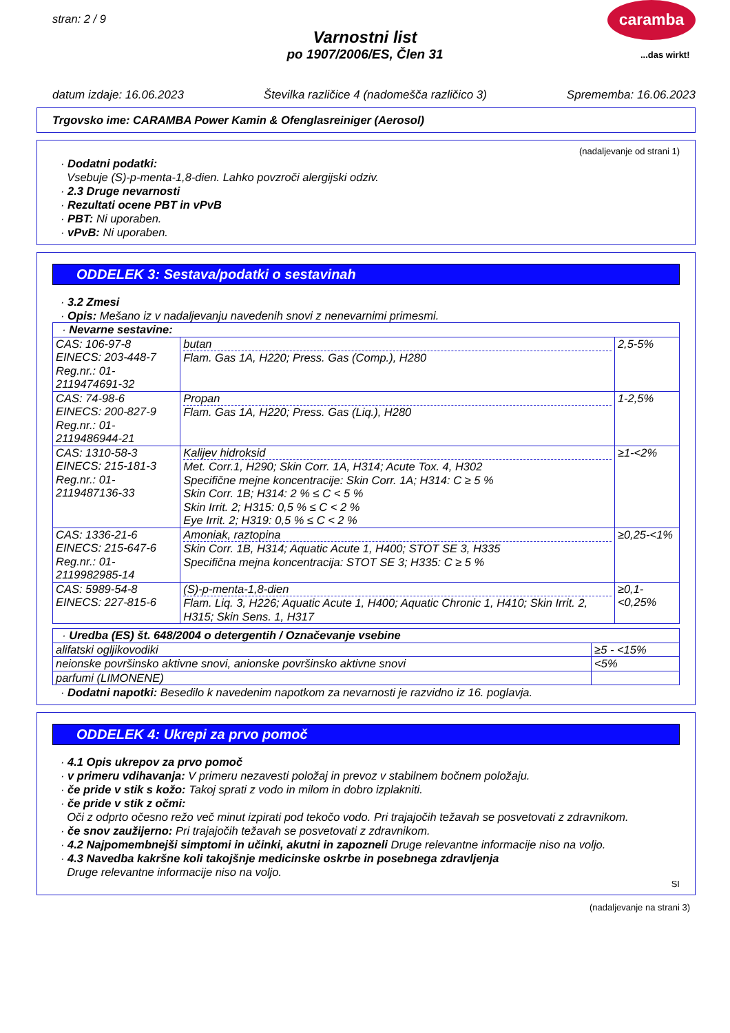stran: 2 / 9
Varnostni list
po 1907/2006/ES, Člen 31
caramba
...das wirkt!
datum izdaje: 16.06.2023 Številka različice 4 (nadomešča različico 3) Sprememba: 16.06.2023
Trgovsko ime: CARAMBA Power Kamin & Ofenglasreiniger (Aerosol)
(nadaljevanje od strani 1)
· Dodatni podatki:
Vsebuje (S)-p-menta-1,8-dien. Lahko povzroči alergijski odziv.
· 2.3 Druge nevarnosti
· Rezultati ocene PBT in vPvB
· PBT: Ni uporaben.
· vPvB: Ni uporaben.
ODDELEK 3: Sestava/podatki o sestavinah
· 3.2 Zmesi
· Opis: Mešano iz v nadaljevanju navedenih snovi z nenevarnimi primesmi.
| · Nevarne sestavine: | | |
| CAS: 106-97-8 EINECS: 203-448-7 Reg.nr.: 01-2119474691-32 | butan Flam. Gas 1A, H220; Press. Gas (Comp.), H280 | 2,5-5% |
| CAS: 74-98-6 EINECS: 200-827-9 Reg.nr.: 01-2119486944-21 | Propan Flam. Gas 1A, H220; Press. Gas (Liq.), H280 | 1-2,5% |
| CAS: 1310-58-3 EINECS: 215-181-3 Reg.nr.: 01-2119487136-33 | Kalijev hidroksid Met. Corr.1, H290; Skin Corr. 1A, H314; Acute Tox. 4, H302 Specifične mejne koncentracije: Skin Corr. 1A; H314: C ≥ 5 % Skin Corr. 1B; H314: 2 % ≤ C < 5 % Skin Irrit. 2; H315: 0,5 % ≤ C < 2 % Eye Irrit. 2; H319: 0,5 % ≤ C < 2 % | ≥1-<2% |
| CAS: 1336-21-6 EINECS: 215-647-6 Reg.nr.: 01-2119982985-14 | Amoniak, raztopina Skin Corr. 1B, H314; Aquatic Acute 1, H400; STOT SE 3, H335 Specifična mejna koncentracija: STOT SE 3; H335: C ≥ 5 % | ≥0,25-<1% |
| CAS: 5989-54-8 EINECS: 227-815-6 | (S)-p-menta-1,8-dien Flam. Liq. 3, H226; Aquatic Acute 1, H400; Aquatic Chronic 1, H410; Skin Irrit. 2, H315; Skin Sens. 1, H317 | ≥0,1-<0,25% |
| · Uredba (ES) št. 648/2004 o detergentih / Označevanje vsebine | |
| alifatski ogljikovodiki | ≥5 - <15% |
| neionske površinsko aktivne snovi, anionske površinsko aktivne snovi | <5% |
| parfumi (LIMONENE) | |
· Dodatni napotki: Besedilo k navedenim napotkom za nevarnosti je razvidno iz 16. poglavja.
ODDELEK 4: Ukrepi za prvo pomoč
· 4.1 Opis ukrepov za prvo pomoč
· v primeru vdihavanja: V primeru nezavesti položaj in prevoz v stabilnem bočnem položaju.
· če pride v stik s kožo: Takoj sprati z vodo in milom in dobro izplakniti.
· če pride v stik z očmi:
Oči z odprto očesno režo več minut izpirati pod tekočo vodo. Pri trajajočih težavah se posvetovati z zdravnikom.
· če snov zaužijerno: Pri trajajočih težavah se posvetovati z zdravnikom.
· 4.2 Najpomembnejši simptomi in učinki, akutni in zapozneli Druge relevantne informacije niso na voljo.
· 4.3 Navedba kakršne koli takojšnje medicinske oskrbe in posebnega zdravljenja
Druge relevantne informacije niso na voljo.
SI
(nadaljevanje na strani 3)